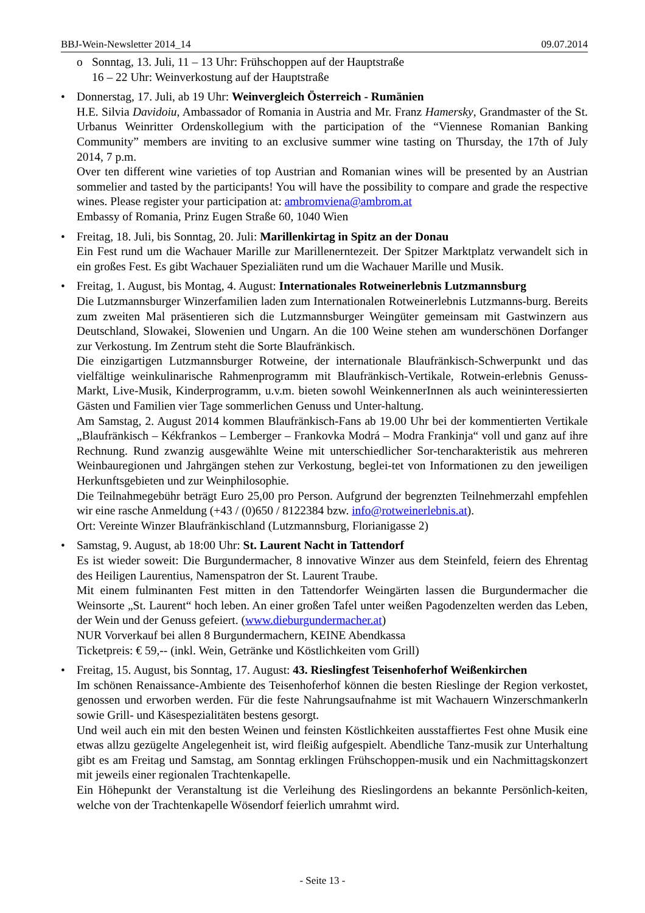BBJ-Wein-Newsletter 2014_14 09.07.2014
o Sonntag, 13. Juli, 11 – 13 Uhr: Frühschoppen auf der Hauptstraße
16 – 22 Uhr: Weinverkostung auf der Hauptstraße
• Donnerstag, 17. Juli, ab 19 Uhr: Weinvergleich Österreich - Rumänien
H.E. Silvia Davidoiu, Ambassador of Romania in Austria and Mr. Franz Hamersky, Grandmaster of the St. Urbanus Weinritter Ordenskollegium with the participation of the “Viennese Romanian Banking Community” members are inviting to an exclusive summer wine tasting on Thursday, the 17th of July 2014, 7 p.m.
Over ten different wine varieties of top Austrian and Romanian wines will be presented by an Austrian sommelier and tasted by the participants! You will have the possibility to compare and grade the respective wines. Please register your participation at: ambromviena@ambrom.at
Embassy of Romania, Prinz Eugen Straße 60, 1040 Wien
• Freitag, 18. Juli, bis Sonntag, 20. Juli: Marillenkirtag in Spitz an der Donau
Ein Fest rund um die Wachauer Marille zur Marillenerntezeit. Der Spitzer Marktplatz verwandelt sich in ein großes Fest. Es gibt Wachauer Spezialiäten rund um die Wachauer Marille und Musik.
• Freitag, 1. August, bis Montag, 4. August: Internationales Rotweinerlebnis Lutzmannsburg
Die Lutzmannsburger Winzerfamilien laden zum Internationalen Rotweinerlebnis Lutzmanns-burg. Bereits zum zweiten Mal präsentieren sich die Lutzmannsburger Weingüter gemeinsam mit Gastwinzern aus Deutschland, Slowakei, Slowenien und Ungarn. An die 100 Weine stehen am wunderschönen Dorfanger zur Verkostung. Im Zentrum steht die Sorte Blaufränkisch.
Die einzigartigen Lutzmannsburger Rotweine, der internationale Blaufränkisch-Schwerpunkt und das vielfältige weinkulinarische Rahmenprogramm mit Blaufränkisch-Vertikale, Rotwein-erlebnis Genuss-Markt, Live-Musik, Kinderprogramm, u.v.m. bieten sowohl WeinkennerInnen als auch weininteressierten Gästen und Familien vier Tage sommerlichen Genuss und Unter-haltung.
Am Samstag, 2. August 2014 kommen Blaufränkisch-Fans ab 19.00 Uhr bei der kommentierten Vertikale „Blaufränkisch – Kékfrankos – Lemberger – Frankovka Modrá – Modra Frankinja“ voll und ganz auf ihre Rechnung. Rund zwanzig ausgewählte Weine mit unterschiedlicher Sor-tencharakteristik aus mehreren Weinbauregionen und Jahrgängen stehen zur Verkostung, beglei-tet von Informationen zu den jeweiligen Herkunftsgebieten und zur Weinphilosophie.
Die Teilnahmegebühr beträgt Euro 25,00 pro Person. Aufgrund der begrenzten Teilnehmerzahl empfehlen wir eine rasche Anmeldung (+43 / (0)650 / 8122384 bzw. info@rotweinerlebnis.at).
Ort: Vereinte Winzer Blaufränkischland (Lutzmannsburg, Florianigasse 2)
• Samstag, 9. August, ab 18:00 Uhr: St. Laurent Nacht in Tattendorf
Es ist wieder soweit: Die Burgundermacher, 8 innovative Winzer aus dem Steinfeld, feiern des Ehrentag des Heiligen Laurentius, Namenspatron der St. Laurent Traube.
Mit einem fulminanten Fest mitten in den Tattendorfer Weingärten lassen die Burgundermacher die Weinsorte „St. Laurent“ hoch leben. An einer großen Tafel unter weißen Pagodenzelten werden das Leben, der Wein und der Genuss gefeiert. (www.dieburgundermacher.at)
NUR Vorverkauf bei allen 8 Burgundermachern, KEINE Abendkassa
Ticketpreis: € 59,-- (inkl. Wein, Getränke und Köstlichkeiten vom Grill)
• Freitag, 15. August, bis Sonntag, 17. August: 43. Rieslingfest Teisenhoferhof Weißenkirchen
Im schönen Renaissance-Ambiente des Teisenhoferhof können die besten Rieslinge der Region verkostet, genossen und erworben werden. Für die feste Nahrungsaufnahme ist mit Wachauern Winzerschmankerln sowie Grill- und Käsespezialitäten bestens gesorgt.
Und weil auch ein mit den besten Weinen und feinsten Köstlichkeiten ausstaffiertes Fest ohne Musik eine etwas allzu gezügelte Angelegenheit ist, wird fleißig aufgespielt. Abendliche Tanz-musik zur Unterhaltung gibt es am Freitag und Samstag, am Sonntag erklingen Frühschoppen-musik und ein Nachmittagskonzert mit jeweils einer regionalen Trachtenkapelle.
Ein Höhepunkt der Veranstaltung ist die Verleihung des Rieslingordens an bekannte Persönlich-keiten, welche von der Trachtenkapelle Wösendorf feierlich umrahmt wird.
- Seite 13 -